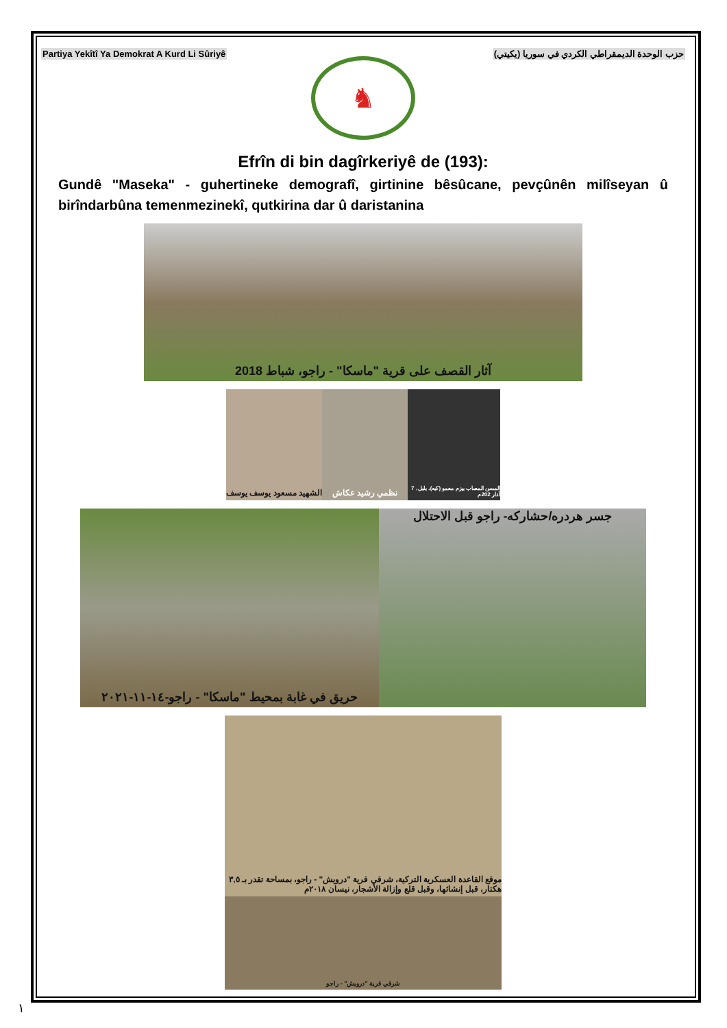Partiya Yekîtî Ya Demokrat A Kurd Li Sûriyê حزب الوحدة الديمقراطي الكردي في سوريا (يكيتي)
♞
Efrîn di bin dagîrkeriyê de (193):
Gundê "Maseka" - guhertineke demografî, girtinine bêsûcane, pevçûnên milîseyan û birîndarbûna temenmezinekî, qutkirina dar û daristanina
آثار القصف على قرية "ماسكا" - راجو، شباط 2018
الشهيد مسعود يوسف يوسف
نظمي رشيد عكاش
المسن المصاب بيزم معمو (كبه)، بلبل، 7 آذار 202م
حريق في غابة بمحيط "ماسكا" - راجو-١٤-١١-٢٠٢١
جسر هردره/حشاركه- راجو قبل الاحتلال
موقع القاعدة العسكرية التركية، شرقي قرية "درويش" - راجو، بمساحة تقدر بـ ٣,٥ هكتار، قبل إنشائها، وقبل قلع وإزالة الأشجار، نيسان ٢٠١٨م
شرقي قرية "درويش" - راجو
١